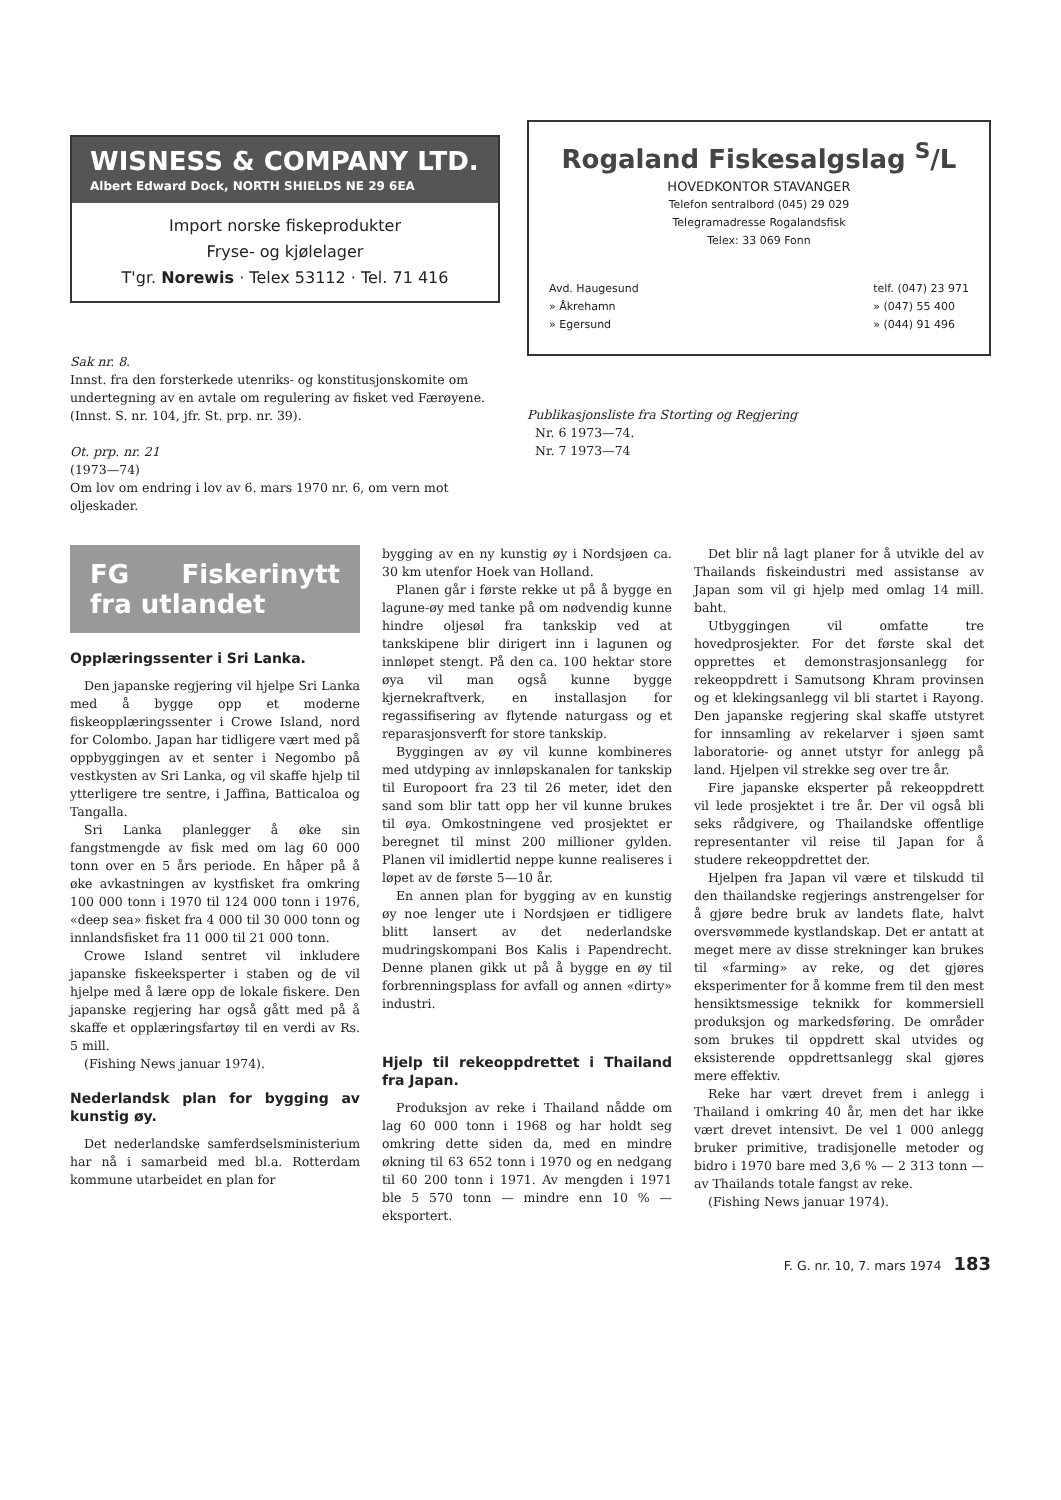WISNESS & COMPANY LTD.
Albert Edward Dock, NORTH SHIELDS NE 29 6EA
Import norske fiskeprodukter
Fryse- og kjølelager
T'gr. Norewis · Telex 53112 · Tel. 71 416
Sak nr. 8.
Innst. fra den forsterkede utenriks- og konstitusjonskomite om undertegning av en avtale om regulering av fisket ved Færøyene.
(Innst. S. nr. 104, jfr. St. prp. nr. 39).
Ot. prp. nr. 21
(1973—74)
Om lov om endring i lov av 6. mars 1970 nr. 6, om vern mot oljeskader.
Rogaland Fiskesalgslag <sup>S</sup>/L
HOVEDKONTOR STAVANGER
Telefon sentralbord (045) 29 029
Telegramadresse Rogalandsfisk
Telex: 33 069 Fonn
Avd. Haugesund
» Åkrehamn
» Egersund
telf. (047) 23 971
» (047) 55 400
» (044) 91 496
Publikasjonsliste fra Storting og Regjering
Nr. 6 1973—74.
Nr. 7 1973—74
FG Fiskerinytt fra utlandet
Opplæringssenter i Sri Lanka.
Den japanske regjering vil hjelpe Sri Lanka med å bygge opp et moderne fiskeopplæringssenter i Crowe Island, nord for Colombo. Japan har tidligere vært med på oppbyggingen av et senter i Negombo på vestkysten av Sri Lanka, og vil skaffe hjelp til ytterligere tre sentre, i Jaffina, Batticaloa og Tangalla.
Sri Lanka planlegger å øke sin fangstmengde av fisk med om lag 60 000 tonn over en 5 års periode. En håper på å øke avkastningen av kystfisket fra omkring 100 000 tonn i 1970 til 124 000 tonn i 1976, «deep sea» fisket fra 4 000 til 30 000 tonn og innlandsfisket fra 11 000 til 21 000 tonn.
Crowe Island sentret vil inkludere japanske fiskeeksperter i staben og de vil hjelpe med å lære opp de lokale fiskere. Den japanske regjering har også gått med på å skaffe et opplæringsfartøy til en verdi av Rs. 5 mill.
(Fishing News januar 1974).
Nederlandsk plan for bygging av kunstig øy.
Det nederlandske samferdselsministerium har nå i samarbeid med bl.a. Rotterdam kommune utarbeidet en plan for
bygging av en ny kunstig øy i Nordsjøen ca. 30 km utenfor Hoek van Holland.
Planen går i første rekke ut på å bygge en lagune-øy med tanke på om nødvendig kunne hindre oljesøl fra tankskip ved at tankskipene blir dirigert inn i lagunen og innløpet stengt. På den ca. 100 hektar store øya vil man også kunne bygge kjernekraftverk, en installasjon for regassifisering av flytende naturgass og et reparasjonsverft for store tankskip.
Byggingen av øy vil kunne kombineres med utdyping av innløpskanalen for tankskip til Europoort fra 23 til 26 meter, idet den sand som blir tatt opp her vil kunne brukes til øya. Omkostningene ved prosjektet er beregnet til minst 200 millioner gylden. Planen vil imidlertid neppe kunne realiseres i løpet av de første 5—10 år.
En annen plan for bygging av en kunstig øy noe lenger ute i Nordsjøen er tidligere blitt lansert av det nederlandske mudringskompani Bos Kalis i Papendrecht. Denne planen gikk ut på å bygge en øy til forbrenningsplass for avfall og annen «dirty» industri.
Hjelp til rekeoppdrettet i Thailand fra Japan.
Produksjon av reke i Thailand nådde om lag 60 000 tonn i 1968 og har holdt seg omkring dette siden da, med en mindre økning til 63 652 tonn i 1970 og en nedgang til 60 200 tonn i 1971. Av mengden i 1971 ble 5 570 tonn — mindre enn 10 % — eksportert.
Det blir nå lagt planer for å utvikle del av Thailands fiskeindustri med assistanse av Japan som vil gi hjelp med omlag 14 mill. baht.
Utbyggingen vil omfatte tre hovedprosjekter. For det første skal det opprettes et demonstrasjonsanlegg for rekeoppdrett i Samutsong Khram provinsen og et klekingsanlegg vil bli startet i Rayong. Den japanske regjering skal skaffe utstyret for innsamling av rekelarver i sjøen samt laboratorie- og annet utstyr for anlegg på land. Hjelpen vil strekke seg over tre år.
Fire japanske eksperter på rekeoppdrett vil lede prosjektet i tre år. Der vil også bli seks rådgivere, og Thailandske offentlige representanter vil reise til Japan for å studere rekeoppdrettet der.
Hjelpen fra Japan vil være et tilskudd til den thailandske regjerings anstrengelser for å gjøre bedre bruk av landets flate, halvt oversvømmede kystlandskap. Det er antatt at meget mere av disse strekninger kan brukes til «farming» av reke, og det gjøres eksperimenter for å komme frem til den mest hensiktsmessige teknikk for kommersiell produksjon og markedsføring. De områder som brukes til oppdrett skal utvides og eksisterende oppdrettsanlegg skal gjøres mere effektiv.
Reke har vært drevet frem i anlegg i Thailand i omkring 40 år, men det har ikke vært drevet intensivt. De vel 1 000 anlegg bruker primitive, tradisjonelle metoder og bidro i 1970 bare med 3,6 % — 2 313 tonn — av Thailands totale fangst av reke.
(Fishing News januar 1974).
F. G. nr. 10, 7. mars 1974 183